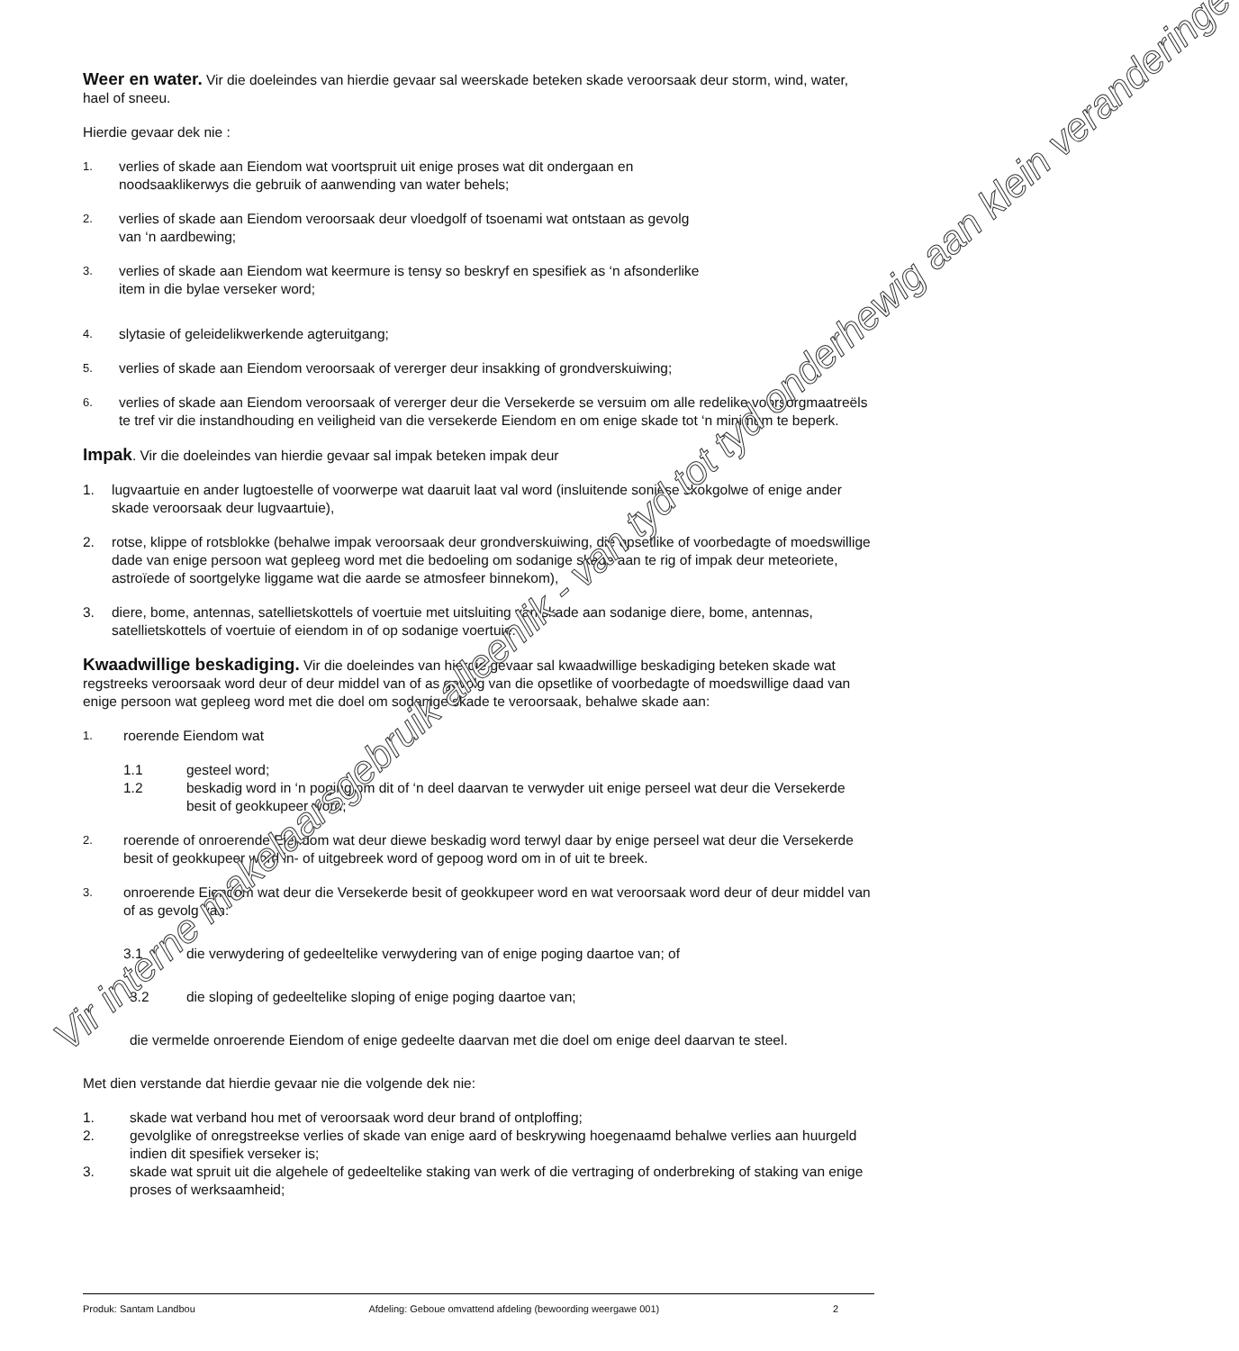Weer en water. Vir die doeleindes van hierdie gevaar sal weerskade beteken skade veroorsaak deur storm, wind, water, hael of sneeu.
Hierdie gevaar dek nie :
1. verlies of skade aan Eiendom wat voortspruit uit enige proses wat dit ondergaan en
noodsaaklikerwys die gebruik of aanwending van water behels;
2. verlies of skade aan Eiendom veroorsaak deur vloedgolf of tsoenami wat ontstaan as gevolg
van ‘n aardbewing;
3. verlies of skade aan Eiendom wat keermure is tensy so beskryf en spesifiek as ‘n afsonderlike
item in die bylae verseker word;
4. slytasie of geleidelikwerkende agteruitgang;
5. verlies of skade aan Eiendom veroorsaak of vererger deur insakking of grondverskuiwing;
6. verlies of skade aan Eiendom veroorsaak of vererger deur die Versekerde se versuim om alle redelike voorsorgmaatreëls te tref vir die instandhouding en veiligheid van die versekerde Eiendom en om enige skade tot ‘n minimum te beperk.
Impak. Vir die doeleindes van hierdie gevaar sal impak beteken impak deur
1. lugvaartuie en ander lugtoestelle of voorwerpe wat daaruit laat val word (insluitende soniese skokgolwe of enige ander skade veroorsaak deur lugvaartuie),
2. rotse, klippe of rotsblokke (behalwe impak veroorsaak deur grondverskuiwing, die opsetlike of voorbedagte of moedswillige dade van enige persoon wat gepleeg word met die bedoeling om sodanige skade aan te rig of impak deur meteoriete, astroïede of soortgelyke liggame wat die aarde se atmosfeer binnekom),
3. diere, bome, antennas, satellietskottels of voertuie met uitsluiting van skade aan sodanige diere, bome, antennas, satellietskottels of voertuie of eiendom in of op sodanige voertuie.
Kwaadwillige beskadiging. Vir die doeleindes van hierdie gevaar sal kwaadwillige beskadiging beteken skade wat regstreeks veroorsaak word deur of deur middel van of as gevolg van die opsetlike of voorbedagte of moedswillige daad van enige persoon wat gepleeg word met die doel om sodanige skade te veroorsaak, behalwe skade aan:
1. roerende Eiendom wat
1.1 gesteel word;
1.2 beskadig word in ‘n poging om dit of ‘n deel daarvan te verwyder uit enige perseel wat deur die Versekerde besit of geokkupeer word;
2. roerende of onroerende Eiendom wat deur diewe beskadig word terwyl daar by enige perseel wat deur die Versekerde besit of geokkupeer word in- of uitgebreek word of gepoog word om in of uit te breek.
3. onroerende Eiendom wat deur die Versekerde besit of geokkupeer word en wat veroorsaak word deur of deur middel van of as gevolg van:
3.1 die verwydering of gedeeltelike verwydering van of enige poging daartoe van; of
3.2 die sloping of gedeeltelike sloping of enige poging daartoe van;
die vermelde onroerende Eiendom of enige gedeelte daarvan met die doel om enige deel daarvan te steel.
Met dien verstande dat hierdie gevaar nie die volgende dek nie:
1. skade wat verband hou met of veroorsaak word deur brand of ontploffing;
2. gevolglike of onregstreekse verlies of skade van enige aard of beskrywing hoegenaamd behalwe verlies aan huurgeld indien dit spesifiek verseker is;
3. skade wat spruit uit die algehele of gedeeltelike staking van werk of die vertraging of onderbreking of staking van enige proses of werksaamheid;
Vir interne makelaarsgebruik alleenlik - van tyd tot tyd onderhewig aan klein veranderinge
Produk: Santam Landbou Afdeling: Geboue omvattend afdeling (bewoording weergawe 001) 2